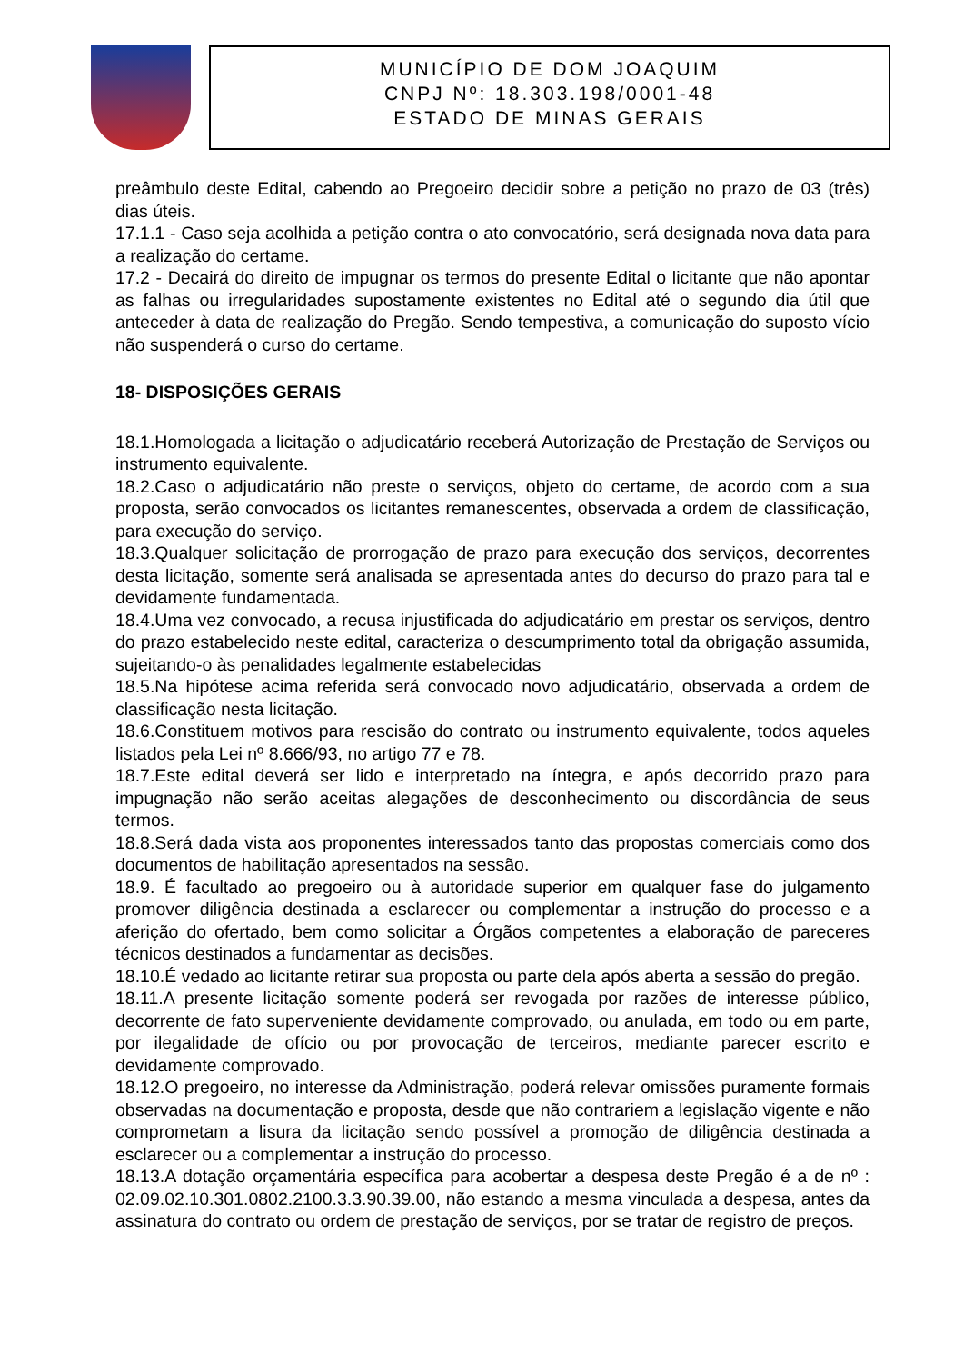MUNICÍPIO DE DOM JOAQUIM
CNPJ Nº: 18.303.198/0001-48
ESTADO DE MINAS GERAIS
preâmbulo deste Edital, cabendo ao Pregoeiro decidir sobre a petição no prazo de 03 (três) dias úteis.
17.1.1 - Caso seja acolhida a petição contra o ato convocatório, será designada nova data para a realização do certame.
17.2 - Decairá do direito de impugnar os termos do presente Edital o licitante que não apontar as falhas ou irregularidades supostamente existentes no Edital até o segundo dia útil que anteceder à data de realização do Pregão. Sendo tempestiva, a comunicação do suposto vício não suspenderá o curso do certame.
18- DISPOSIÇÕES GERAIS
18.1.Homologada a licitação o adjudicatário receberá Autorização de Prestação de Serviços ou instrumento equivalente.
18.2.Caso o adjudicatário não preste o serviços, objeto do certame, de acordo com a sua proposta, serão convocados os licitantes remanescentes, observada a ordem de classificação, para execução do serviço.
18.3.Qualquer solicitação de prorrogação de prazo para execução dos serviços, decorrentes desta licitação, somente será analisada se apresentada antes do decurso do prazo para tal e devidamente fundamentada.
18.4.Uma vez convocado, a recusa injustificada do adjudicatário em prestar os serviços, dentro do prazo estabelecido neste edital, caracteriza o descumprimento total da obrigação assumida, sujeitando-o às penalidades legalmente estabelecidas
18.5.Na hipótese acima referida será convocado novo adjudicatário, observada a ordem de classificação nesta licitação.
18.6.Constituem motivos para rescisão do contrato ou instrumento equivalente, todos aqueles listados pela Lei nº 8.666/93, no artigo 77 e 78.
18.7.Este edital deverá ser lido e interpretado na íntegra, e após decorrido prazo para impugnação não serão aceitas alegações de desconhecimento ou discordância de seus termos.
18.8.Será dada vista aos proponentes interessados tanto das propostas comerciais como dos documentos de habilitação apresentados na sessão.
18.9. É facultado ao pregoeiro ou à autoridade superior em qualquer fase do julgamento promover diligência destinada a esclarecer ou complementar a instrução do processo e a aferição do ofertado, bem como solicitar a Órgãos competentes a elaboração de pareceres técnicos destinados a fundamentar as decisões.
18.10.É vedado ao licitante retirar sua proposta ou parte dela após aberta a sessão do pregão.
18.11.A presente licitação somente poderá ser revogada por razões de interesse público, decorrente de fato superveniente devidamente comprovado, ou anulada, em todo ou em parte, por ilegalidade de ofício ou por provocação de terceiros, mediante parecer escrito e devidamente comprovado.
18.12.O pregoeiro, no interesse da Administração, poderá relevar omissões puramente formais observadas na documentação e proposta, desde que não contrariem a legislação vigente e não comprometam a lisura da licitação sendo possível a promoção de diligência destinada a esclarecer ou a complementar a instrução do processo.
18.13.A dotação orçamentária específica para acobertar a despesa deste Pregão é a de nº : 02.09.02.10.301.0802.2100.3.3.90.39.00, não estando a mesma vinculada a despesa, antes da assinatura do contrato ou ordem de prestação de serviços, por se tratar de registro de preços.